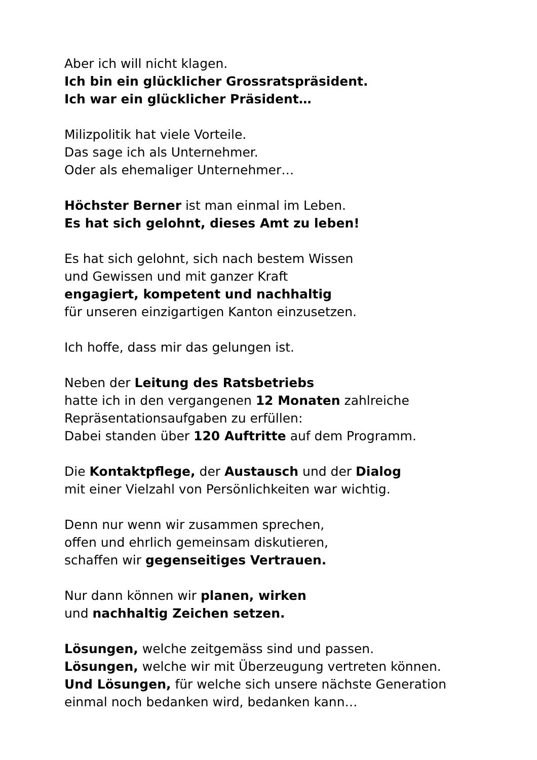Aber ich will nicht klagen.
Ich bin ein glücklicher Grossratspräsident.
Ich war ein glücklicher Präsident…
Milizpolitik hat viele Vorteile.
Das sage ich als Unternehmer.
Oder als ehemaliger Unternehmer…
Höchster Berner ist man einmal im Leben.
Es hat sich gelohnt, dieses Amt zu leben!
Es hat sich gelohnt, sich nach bestem Wissen
und Gewissen und mit ganzer Kraft
engagiert, kompetent und nachhaltig
für unseren einzigartigen Kanton einzusetzen.
Ich hoffe, dass mir das gelungen ist.
Neben der Leitung des Ratsbetriebs
hatte ich in den vergangenen 12 Monaten zahlreiche
Repräsentationsaufgaben zu erfüllen:
Dabei standen über 120 Auftritte auf dem Programm.
Die Kontaktpflege, der Austausch und der Dialog
mit einer Vielzahl von Persönlichkeiten war wichtig.
Denn nur wenn wir zusammen sprechen,
offen und ehrlich gemeinsam diskutieren,
schaffen wir gegenseitiges Vertrauen.
Nur dann können wir planen, wirken
und nachhaltig Zeichen setzen.
Lösungen, welche zeitgemäss sind und passen.
Lösungen, welche wir mit Überzeugung vertreten können.
Und Lösungen, für welche sich unsere nächste Generation
einmal noch bedanken wird, bedanken kann…